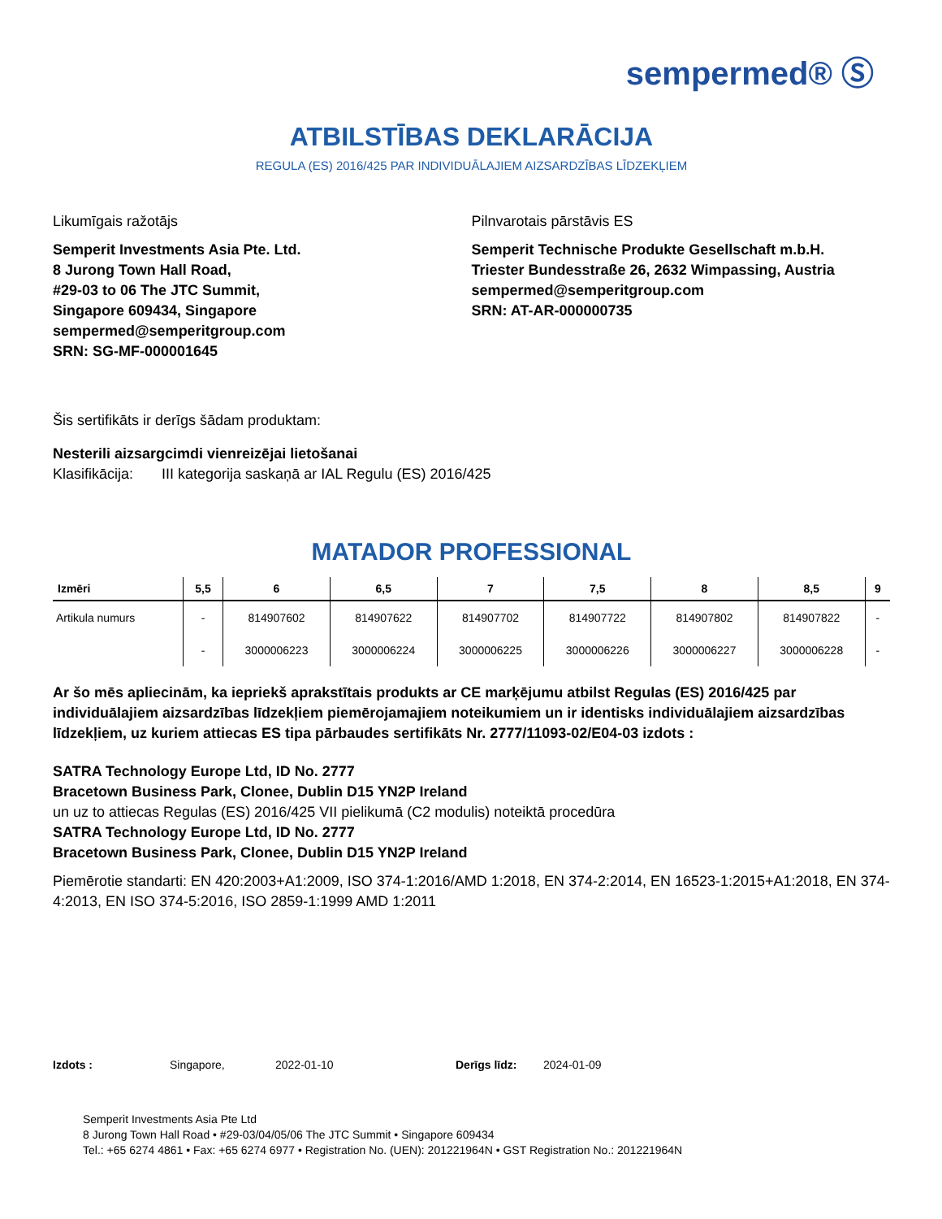sempermed® Ⓢ
ATBILSTĪBAS DEKLARĀCIJA
REGULA (ES) 2016/425 PAR INDIVIDUĀLAJIEM AIZSARDZĪBAS LĪDZEKĻIEM
Likumīgais ražotājs
Semperit Investments Asia Pte. Ltd.
8 Jurong Town Hall Road,
#29-03 to 06 The JTC Summit,
Singapore 609434, Singapore
sempermed@semperitgroup.com
SRN: SG-MF-000001645
Pilnvarotais pārstāvis ES
Semperit Technische Produkte Gesellschaft m.b.H.
Triester Bundesstraße 26, 2632 Wimpassing, Austria
sempermed@semperitgroup.com
SRN: AT-AR-000000735
Šis sertifikāts ir derīgs šādam produktam:
Nesterili aizsargcimdi vienreizējai lietošanai
Klasifikācija: III kategorija saskaņā ar IAL Regulu (ES) 2016/425
MATADOR PROFESSIONAL
| Izmēri | 5,5 | 6 | 6,5 | 7 | 7,5 | 8 | 8,5 | 9 |
| --- | --- | --- | --- | --- | --- | --- | --- | --- |
| Artikula numurs | - | 814907602 | 814907622 | 814907702 | 814907722 | 814907802 | 814907822 | - |
| | - | 3000006223 | 3000006224 | 3000006225 | 3000006226 | 3000006227 | 3000006228 | - |
Ar šo mēs apliecinām, ka iepriekš aprakstītais produkts ar CE marķējumu atbilst Regulas (ES) 2016/425 par individuālajiem aizsardzības līdzekļiem piemērojamajiem noteikumiem un ir identisks individuālajiem aizsardzības līdzekļiem, uz kuriem attiecas ES tipa pārbaudes sertifikāts Nr. 2777/11093-02/E04-03 izdots :
SATRA Technology Europe Ltd, ID No. 2777
Bracetown Business Park, Clonee, Dublin D15 YN2P Ireland
un uz to attiecas Regulas (ES) 2016/425 VII pielikumā (C2 modulis) noteiktā procedūra
SATRA Technology Europe Ltd, ID No. 2777
Bracetown Business Park, Clonee, Dublin D15 YN2P Ireland
Piemērotie standarti: EN 420:2003+A1:2009, ISO 374-1:2016/AMD 1:2018, EN 374-2:2014, EN 16523-1:2015+A1:2018, EN 374-4:2013, EN ISO 374-5:2016, ISO 2859-1:1999 AMD 1:2011
Izdots : Singapore, 2022-01-10 Derīgs līdz: 2024-01-09
Semperit Investments Asia Pte Ltd
8 Jurong Town Hall Road • #29-03/04/05/06 The JTC Summit • Singapore 609434
Tel.: +65 6274 4861 • Fax: +65 6274 6977 • Registration No. (UEN): 201221964N • GST Registration No.: 201221964N